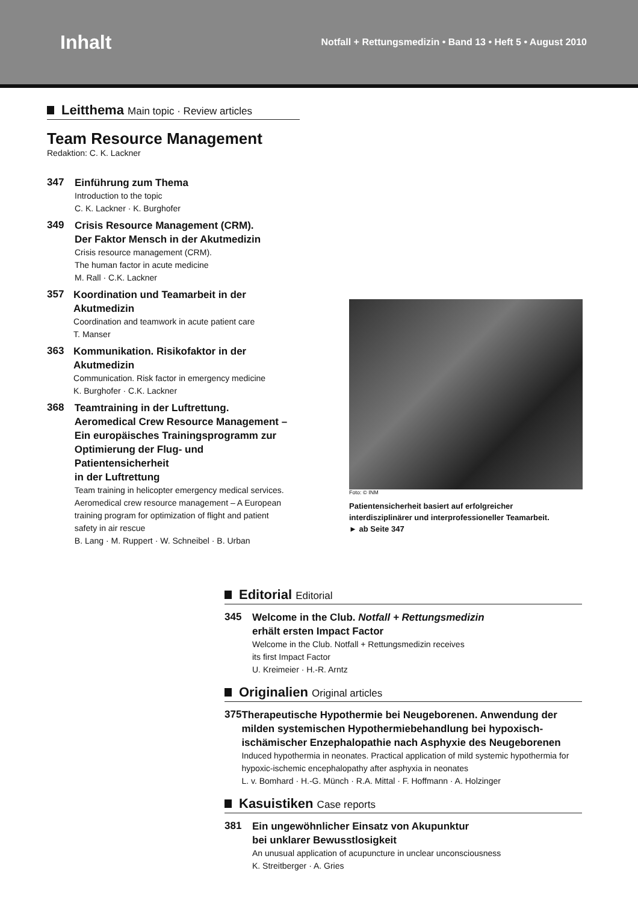Inhalt
Notfall + Rettungsmedizin • Band 13 • Heft 5 • August 2010
Leitthema Main topic · Review articles
Team Resource Management
Redaktion: C. K. Lackner
347
Einführung zum Thema
Introduction to the topic
C. K. Lackner · K. Burghofer
349
Crisis Resource Management (CRM).
Der Faktor Mensch in der Akutmedizin
Crisis resource management (CRM).
The human factor in acute medicine
M. Rall · C.K. Lackner
357
Koordination und Teamarbeit in der Akutmedizin
Coordination and teamwork in acute patient care
T. Manser
363
Kommunikation. Risikofaktor in der Akutmedizin
Communication. Risk factor in emergency medicine
K. Burghofer · C.K. Lackner
368
Teamtraining in der Luftrettung.
Aeromedical Crew Resource Management –
Ein europäisches Trainingsprogramm zur
Optimierung der Flug- und Patientensicherheit
in der Luftrettung
Team training in helicopter emergency medical services.
Aeromedical crew resource management – A European
training program for optimization of flight and patient
safety in air rescue
B. Lang · M. Ruppert · W. Schneibel · B. Urban
Foto: © INM
Patientensicherheit basiert auf erfolgreicher
interdisziplinärer und interprofessioneller Teamarbeit.
► ab Seite 347
Editorial Editorial
345
Welcome in the Club. Notfall + Rettungsmedizin
erhält ersten Impact Factor
Welcome in the Club. Notfall + Rettungsmedizin receives
its first Impact Factor
U. Kreimeier · H.-R. Arntz
Originalien Original articles
375
Therapeutische Hypothermie bei Neugeborenen. Anwendung der milden systemischen Hypothermiebehandlung bei hypoxisch-ischämischer Enzephalopathie nach Asphyxie des Neugeborenen
Induced hypothermia in neonates. Practical application of mild systemic hypothermia for hypoxic-ischemic encephalopathy after asphyxia in neonates
L. v. Bomhard · H.-G. Münch · R.A. Mittal · F. Hoffmann · A. Holzinger
Kasuistiken Case reports
381
Ein ungewöhnlicher Einsatz von Akupunktur
bei unklarer Bewusstlosigkeit
An unusual application of acupuncture in unclear unconsciousness
K. Streitberger · A. Gries